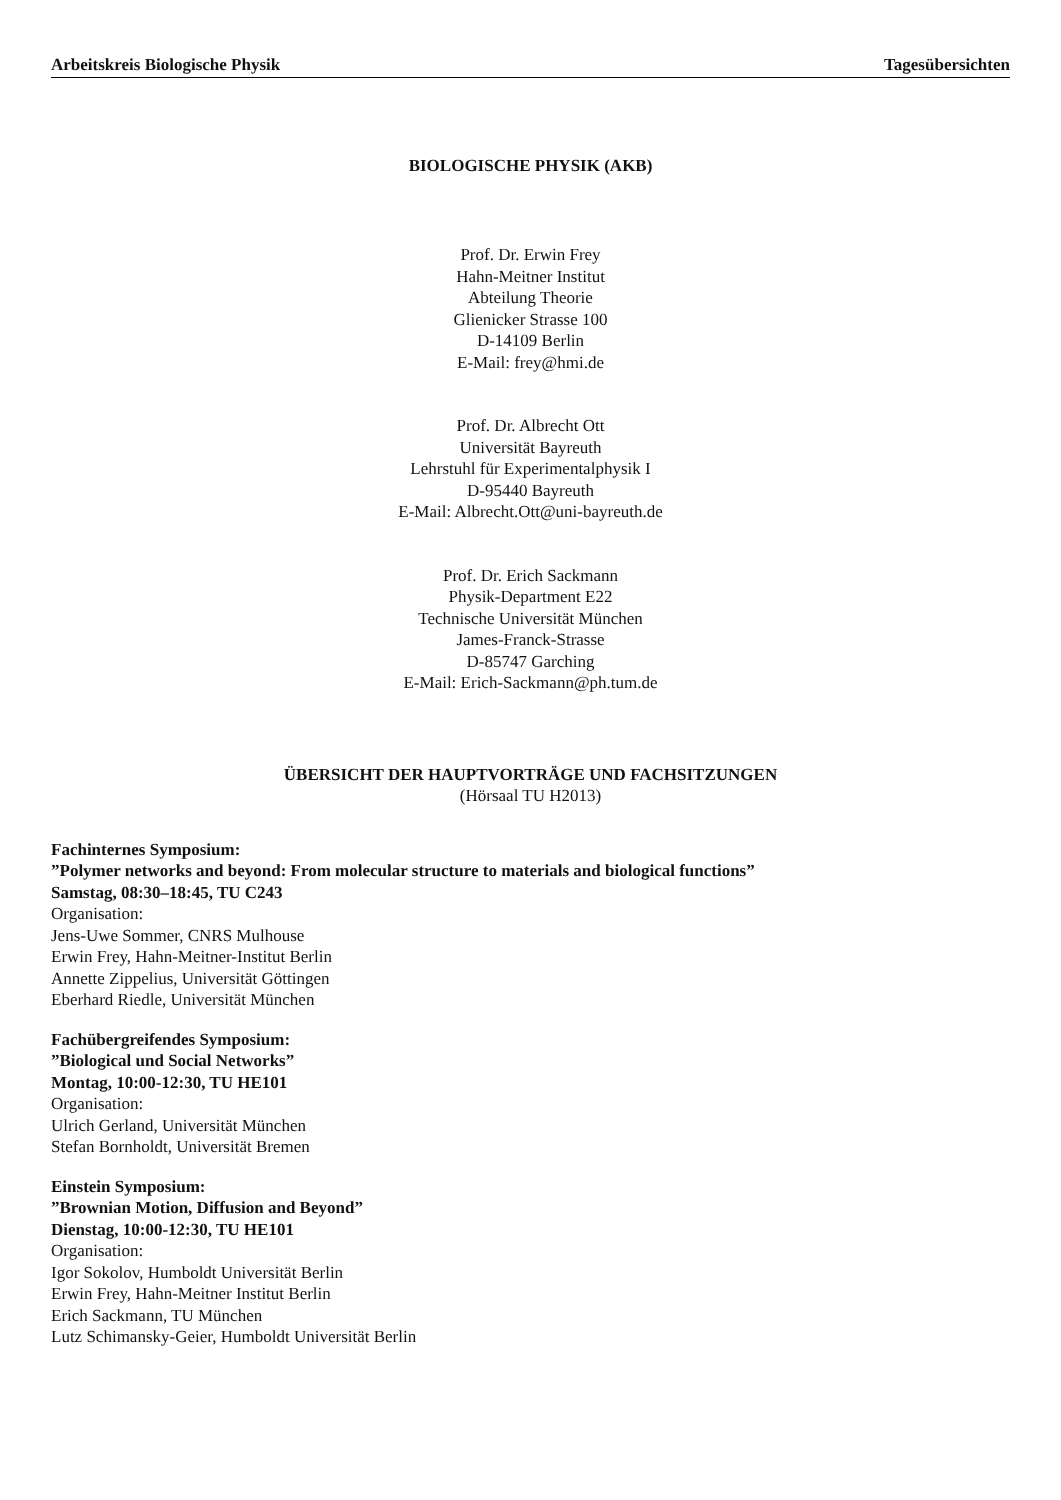Arbeitskreis Biologische Physik Tagesübersichten
BIOLOGISCHE PHYSIK (AKB)
Prof. Dr. Erwin Frey
Hahn-Meitner Institut
Abteilung Theorie
Glienicker Strasse 100
D-14109 Berlin
E-Mail: frey@hmi.de
Prof. Dr. Albrecht Ott
Universität Bayreuth
Lehrstuhl für Experimentalphysik I
D-95440 Bayreuth
E-Mail: Albrecht.Ott@uni-bayreuth.de
Prof. Dr. Erich Sackmann
Physik-Department E22
Technische Universität München
James-Franck-Strasse
D-85747 Garching
E-Mail: Erich-Sackmann@ph.tum.de
ÜBERSICHT DER HAUPTVORTRÄGE UND FACHSITZUNGEN
(Hörsaal TU H2013)
Fachinternes Symposium:”Polymer networks and beyond: From molecular structure to materials and biological functions”
Samstag, 08:30–18:45, TU C243
Organisation:
Jens-Uwe Sommer, CNRS Mulhouse
Erwin Frey, Hahn-Meitner-Institut Berlin
Annette Zippelius, Universität Göttingen
Eberhard Riedle, Universität München
Fachübergreifendes Symposium:”Biological und Social Networks”
Montag, 10:00-12:30, TU HE101
Organisation:
Ulrich Gerland, Universität München
Stefan Bornholdt, Universität Bremen
Einstein Symposium:”Brownian Motion, Diffusion and Beyond”
Dienstag, 10:00-12:30, TU HE101
Organisation:
Igor Sokolov, Humboldt Universität Berlin
Erwin Frey, Hahn-Meitner Institut Berlin
Erich Sackmann, TU München
Lutz Schimansky-Geier, Humboldt Universität Berlin